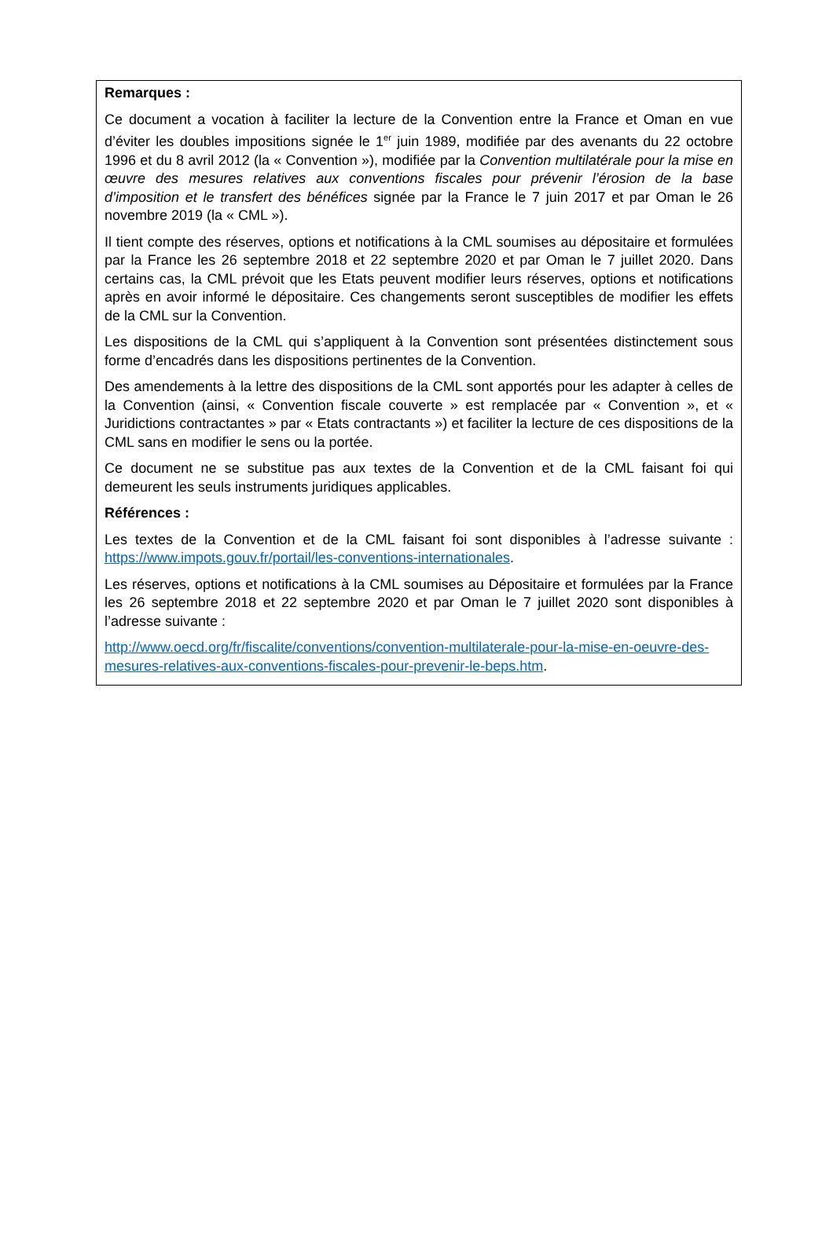Remarques :
Ce document a vocation à faciliter la lecture de la Convention entre la France et Oman en vue d’éviter les doubles impositions signée le 1<sup>er</sup> juin 1989, modifiée par des avenants du 22 octobre 1996 et du 8 avril 2012 (la « Convention »), modifiée par la Convention multilatérale pour la mise en œuvre des mesures relatives aux conventions fiscales pour prévenir l’érosion de la base d’imposition et le transfert des bénéfices signée par la France le 7 juin 2017 et par Oman le 26 novembre 2019 (la « CML »).
Il tient compte des réserves, options et notifications à la CML soumises au dépositaire et formulées par la France les 26 septembre 2018 et 22 septembre 2020 et par Oman le 7 juillet 2020. Dans certains cas, la CML prévoit que les Etats peuvent modifier leurs réserves, options et notifications après en avoir informé le dépositaire. Ces changements seront susceptibles de modifier les effets de la CML sur la Convention.
Les dispositions de la CML qui s’appliquent à la Convention sont présentées distinctement sous forme d’encadrés dans les dispositions pertinentes de la Convention.
Des amendements à la lettre des dispositions de la CML sont apportés pour les adapter à celles de la Convention (ainsi, « Convention fiscale couverte » est remplacée par « Convention », et « Juridictions contractantes » par « Etats contractants ») et faciliter la lecture de ces dispositions de la CML sans en modifier le sens ou la portée.
Ce document ne se substitue pas aux textes de la Convention et de la CML faisant foi qui demeurent les seuls instruments juridiques applicables.
Références :
Les textes de la Convention et de la CML faisant foi sont disponibles à l’adresse suivante : https://www.impots.gouv.fr/portail/les-conventions-internationales.
Les réserves, options et notifications à la CML soumises au Dépositaire et formulées par la France les 26 septembre 2018 et 22 septembre 2020 et par Oman le 7 juillet 2020 sont disponibles à l’adresse suivante :
http://www.oecd.org/fr/fiscalite/conventions/convention-multilaterale-pour-la-mise-en-oeuvre-des-mesures-relatives-aux-conventions-fiscales-pour-prevenir-le-beps.htm.